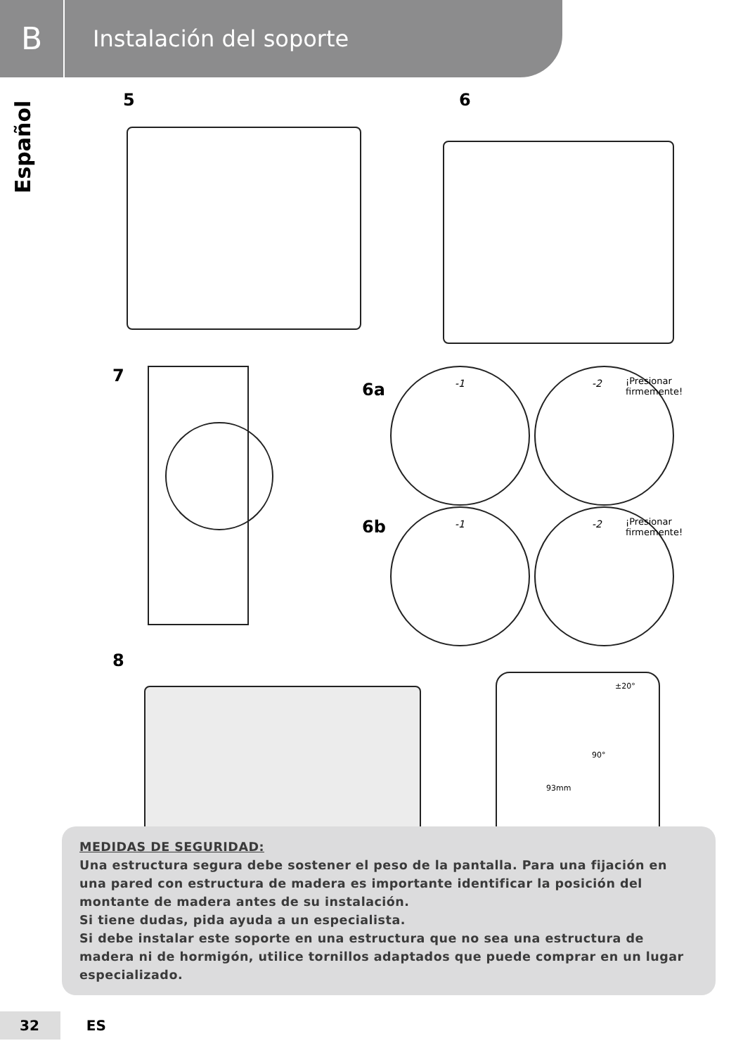B
Instalación del soporte
Español
5 6
7
6a
-1
-2 ¡Presionar
firmemente!
6b
-1
-2 ¡Presionar
firmemente!
8
±20°
90°
93mm
MEDIDAS DE SEGURIDAD:
Una estructura segura debe sostener el peso de la pantalla. Para una fijación en una pared con estructura de madera es importante identificar la posición del montante de madera antes de su instalación.
Si tiene dudas, pida ayuda a un especialista.
Si debe instalar este soporte en una estructura que no sea una estructura de madera ni de hormigón, utilice tornillos adaptados que puede comprar en un lugar especializado.
32 ES